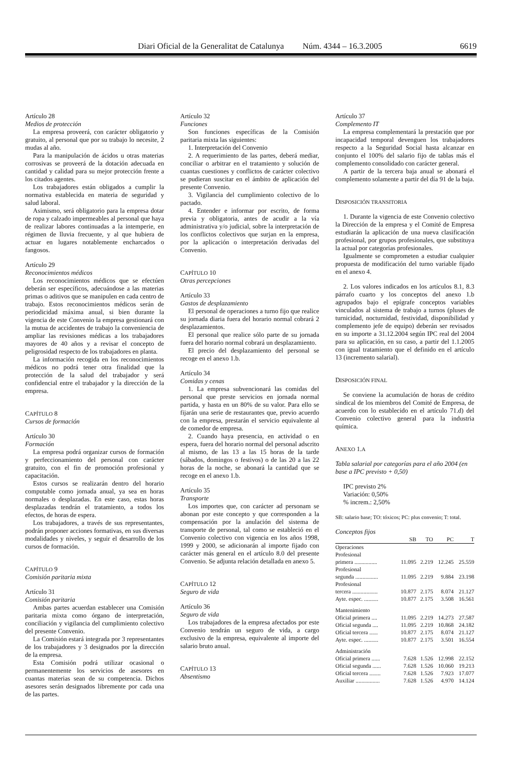Diari Oficial de la Generalitat de Catalunya Núm. 4344 – 16.3.2005 6619
Artículo 28
Medios de protección
La empresa proveerá, con carácter obligatorio y gratuito, al personal que por su trabajo lo necesite, 2 mudas al año.
Para la manipulación de ácidos u otras materias corrosivas se proveerá de la dotación adecuada en cantidad y calidad para su mejor protección frente a los citados agentes.
Los trabajadores están obligados a cumplir la normativa establecida en materia de seguridad y salud laboral.
Asimismo, será obligatorio para la empresa dotar de ropa y calzado impermeables al personal que haya de realizar labores continuadas a la intemperie, en régimen de lluvia frecuente, y al que hubiera de actuar en lugares notablemente encharcados o fangosos.
Artículo 29
Reconocimientos médicos
Los reconocimientos médicos que se efectúen deberán ser específicos, adecuándose a las materias primas o aditivos que se manipulen en cada centro de trabajo. Estos reconocimientos médicos serán de periodicidad máxima anual, si bien durante la vigencia de este Convenio la empresa gestionará con la mutua de accidentes de trabajo la conveniencia de ampliar las revisiones médicas a los trabajadores mayores de 40 años y a revisar el concepto de peligrosidad respecto de los trabajadores en planta.
La información recogida en los reconocimientos médicos no podrá tener otra finalidad que la protección de la salud del trabajador y será confidencial entre el trabajador y la dirección de la empresa.
CAPÍTULO 8
Cursos de formación
Artículo 30
Formación
La empresa podrá organizar cursos de formación y perfeccionamiento del personal con carácter gratuito, con el fin de promoción profesional y capacitación.
Estos cursos se realizarán dentro del horario computable como jornada anual, ya sea en horas normales o desplazadas. En este caso, estas horas desplazadas tendrán el tratamiento, a todos los efectos, de horas de espera.
Los trabajadores, a través de sus representantes, podrán proponer acciones formativas, en sus diversas modalidades y niveles, y seguir el desarrollo de los cursos de formación.
CAPÍTULO 9
Comisión paritaria mixta
Artículo 31
Comisión paritaria
Ambas partes acuerdan establecer una Comisión paritaria mixta como órgano de interpretación, conciliación y vigilancia del cumplimiento colectivo del presente Convenio.
La Comisión estará integrada por 3 representantes de los trabajadores y 3 designados por la dirección de la empresa.
Esta Comisión podrá utilizar ocasional o permanentemente los servicios de asesores en cuantas materias sean de su competencia. Dichos asesores serán designados libremente por cada una de las partes.
Artículo 32
Funciones
Son funciones específicas de la Comisión paritaria mixta las siguientes:
1. Interpretación del Convenio
2. A requerimiento de las partes, deberá mediar, conciliar o arbitrar en el tratamiento y solución de cuantas cuestiones y conflictos de carácter colectivo se pudieran suscitar en el ámbito de aplicación del presente Convenio.
3. Vigilancia del cumplimiento colectivo de lo pactado.
4. Entender e informar por escrito, de forma previa y obligatoria, antes de acudir a la vía administrativa y/o judicial, sobre la interpretación de los conflictos colectivos que surjan en la empresa, por la aplicación o interpretación derivadas del Convenio.
CAPÍTULO 10
Otras percepciones
Artículo 33
Gastos de desplazamiento
El personal de operaciones a turno fijo que realice su jornada diaria fuera del horario normal cobrará 2 desplazamientos.
El personal que realice sólo parte de su jornada fuera del horario normal cobrará un desplazamiento.
El precio del desplazamiento del personal se recoge en el anexo 1.b.
Artículo 34
Comidas y cenas
1. La empresa subvencionará las comidas del personal que preste servicios en jornada normal partida, y hasta en un 80% de su valor. Para ello se fijarán una serie de restaurantes que, previo acuerdo con la empresa, prestarán el servicio equivalente al de comedor de empresa.
2. Cuando haya presencia, en actividad o en espera, fuera del horario normal del personal adscrito al mismo, de las 13 a las 15 horas de la tarde (sábados, domingos o festivos) o de las 20 a las 22 horas de la noche, se abonará la cantidad que se recoge en el anexo 1.b.
Artículo 35
Transporte
Los importes que, con carácter ad personam se abonan por este concepto y que corresponden a la compensación por la anulación del sistema de transporte de personal, tal como se estableció en el Convenio colectivo con vigencia en los años 1998, 1999 y 2000, se adicionarán al importe fijado con carácter más general en el artículo 8.0 del presente Convenio. Se adjunta relación detallada en anexo 5.
CAPÍTULO 12
Seguro de vida
Artículo 36
Seguro de vida
Los trabajadores de la empresa afectados por este Convenio tendrán un seguro de vida, a cargo exclusivo de la empresa, equivalente al importe del salario bruto anual.
CAPÍTULO 13
Absentismo
Artículo 37
Complemento IT
La empresa complementará la prestación que por incapacidad temporal devenguen los trabajadores respecto a la Seguridad Social hasta alcanzar en conjunto el 100% del salario fijo de tablas más el complemento consolidado con carácter general.
A partir de la tercera baja anual se abonará el complemento solamente a partir del día 91 de la baja.
DISPOSICIÓN TRANSITORIA
1. Durante la vigencia de este Convenio colectivo la Dirección de la empresa y el Comité de Empresa estudiarán la aplicación de una nueva clasificación profesional, por grupos profesionales, que substituya la actual por categorías profesionales.
Igualmente se comprometen a estudiar cualquier propuesta de modificación del turno variable fijado en el anexo 4.
2. Los valores indicados en los artículos 8.1, 8.3 párrafo cuarto y los conceptos del anexo 1.b agrupados bajo el epígrafe conceptos variables vinculados al sistema de trabajo a turnos (pluses de turnicidad, nocturnidad, festividad, disponibilidad y complemento jefe de equipo) deberán ser revisados en su importe a 31.12.2004 según IPC real del 2004 para su aplicación, en su caso, a partir del 1.1.2005 con igual tratamiento que el definido en el artículo 13 (incremento salarial).
DISPOSICIÓN FINAL
Se conviene la acumulación de horas de crédito sindical de los miembros del Comité de Empresa, de acuerdo con lo establecido en el artículo 71.d) del Convenio colectivo general para la industria química.
ANEXO 1.A
Tabla salarial por categorías para el año 2004 (en base a IPC previsto + 0,50)
IPC previsto 2%
Variación: 0,50%
% increm.: 2,50%
SB: salario base; TO: tóxicos; PC: plus convenio; T: total.
Conceptos fijos
| | SB | TO | PC | T |
| --- | --- | --- | --- | --- |
| Operaciones | | | | |
| Profesional | | | | |
| primera ................ | 11.095 | 2.219 | 12.245 | 25.559 |
| Profesional | | | | |
| segunda ................ | 11.095 | 2.219 | 9.884 | 23.198 |
| Profesional | | | | |
| tercera .................. | 10.877 | 2.175 | 8.074 | 21.127 |
| Ayte. espec. .......... | 10.877 | 2.175 | 3.508 | 16.561 |
| Mantenimiento | | | | |
| Oficial primera .... | 11.095 | 2.219 | 14.273 | 27.587 |
| Oficial segunda .... | 11.095 | 2.219 | 10.868 | 24.182 |
| Oficial tercera ...... | 10.877 | 2.175 | 8.074 | 21.127 |
| Ayte. espec. .......... | 10.877 | 2.175 | 3.501 | 16.554 |
| Administración | | | | |
| Oficial primera ...... | 7.628 | 1.526 | 12.998 | 22.152 |
| Oficial segunda ...... | 7.628 | 1.526 | 10.060 | 19.213 |
| Oficial tercera ........ | 7.628 | 1.526 | 7.923 | 17.077 |
| Auxiliar ................. | 7.628 | 1.526 | 4.970 | 14.124 |